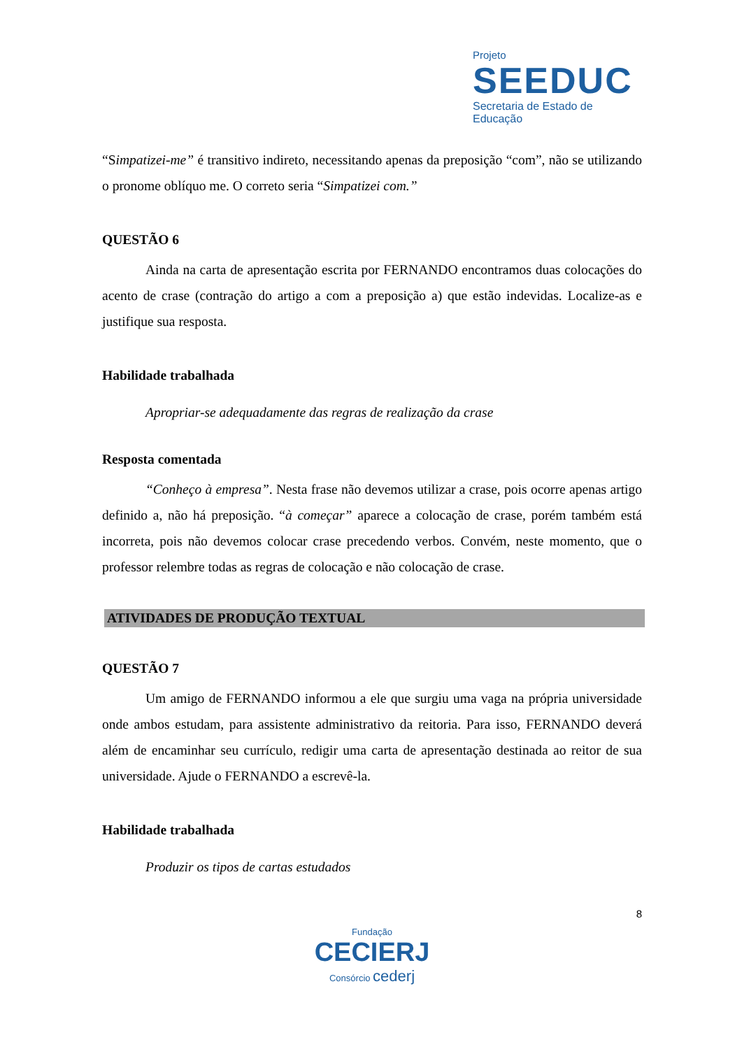Projeto
SEEDUC
Secretaria de Estado de Educação
“Simpatizei-me” é transitivo indireto, necessitando apenas da preposição “com”, não se utilizando o pronome oblíquo me. O correto seria “Simpatizei com.”
QUESTÃO 6
Ainda na carta de apresentação escrita por FERNANDO encontramos duas colocações do acento de crase (contração do artigo a com a preposição a) que estão indevidas. Localize-as e justifique sua resposta.
Habilidade trabalhada
Apropriar-se adequadamente das regras de realização da crase
Resposta comentada
“Conheço à empresa”. Nesta frase não devemos utilizar a crase, pois ocorre apenas artigo definido a, não há preposição. “à começar” aparece a colocação de crase, porém também está incorreta, pois não devemos colocar crase precedendo verbos. Convém, neste momento, que o professor relembre todas as regras de colocação e não colocação de crase.
ATIVIDADES DE PRODUÇÃO TEXTUAL
QUESTÃO 7
Um amigo de FERNANDO informou a ele que surgiu uma vaga na própria universidade onde ambos estudam, para assistente administrativo da reitoria. Para isso, FERNANDO deverá além de encaminhar seu currículo, redigir uma carta de apresentação destinada ao reitor de sua universidade. Ajude o FERNANDO a escrevê-la.
Habilidade trabalhada
Produzir os tipos de cartas estudados
8
Fundação
CECIERJ
Consórcio cederj